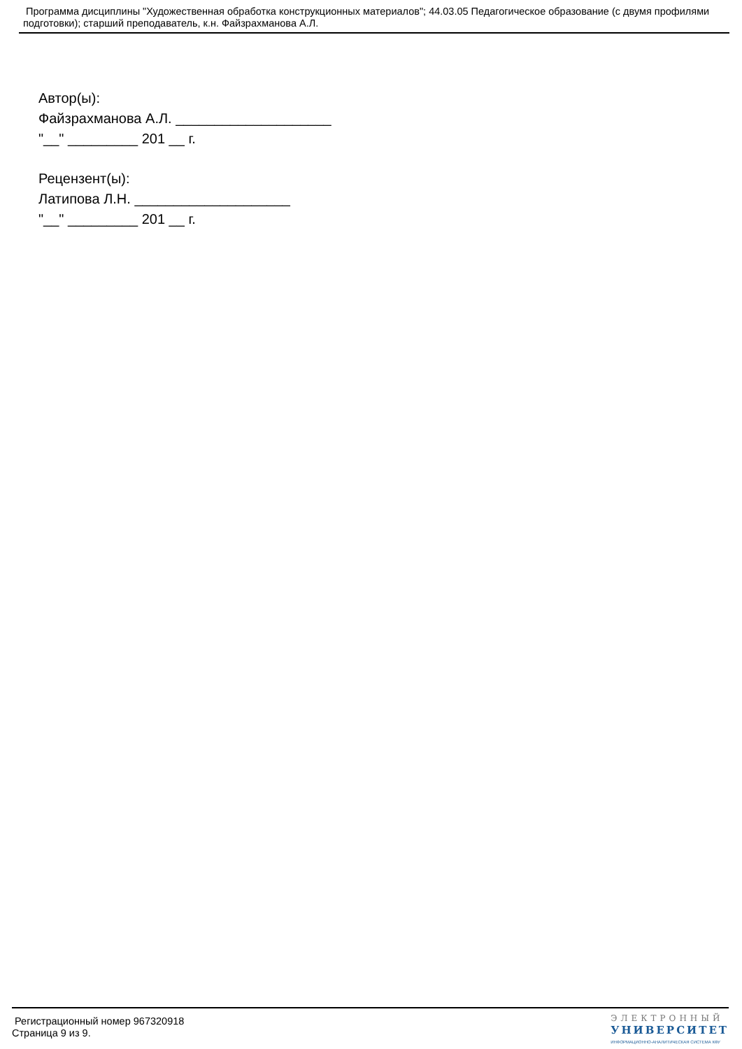Программа дисциплины "Художественная обработка конструкционных материалов"; 44.03.05 Педагогическое образование (с двумя профилями подготовки); старший преподаватель, к.н. Файзрахманова А.Л.
Автор(ы):
Файзрахманова А.Л. ____________________
"__" _________ 201 __ г.
Рецензент(ы):
Латипова Л.Н. ____________________
"__" _________ 201 __ г.
Регистрационный номер 967320918
Страница 9 из 9.
ЭЛЕКТРОННЫЙ
УНИВЕРСИТЕТ
ИНФОРМАЦИОННО-АНАЛИТИЧЕСКАЯ СИСТЕМА КФУ